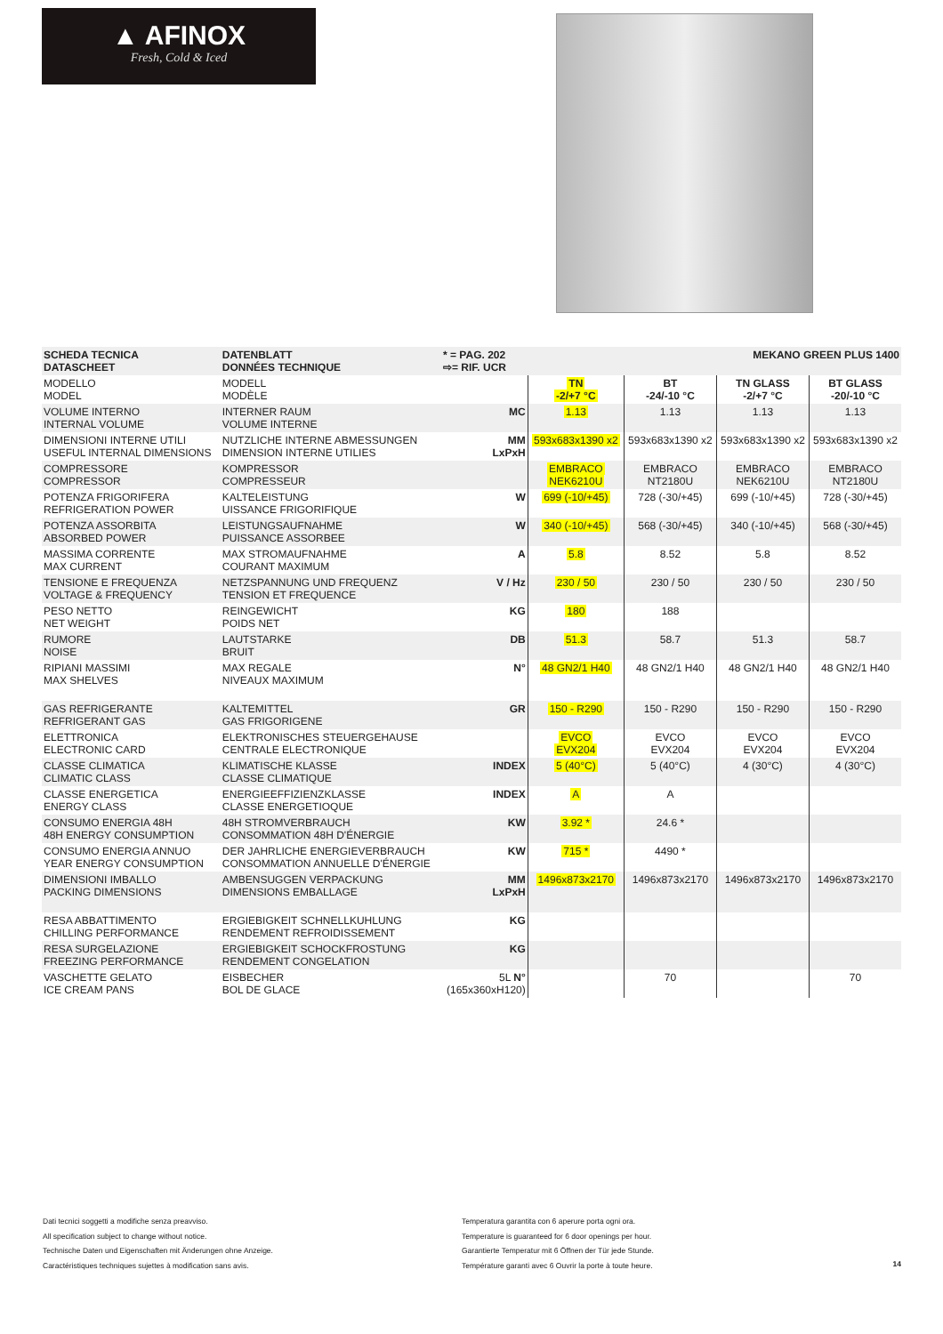▲ AFINOX
Fresh, Cold & Iced
| SCHEDA TECNICA DATASCHEET | DATENBLATT DONNÉES TECHNIQUE | * = PAG. 202 ⇨= RIF. UCR | MEKANO GREEN PLUS 1400 | | | |
| MODELLO MODEL | MODELL MODÈLE | | TN -2/+7 °C | BT -24/-10 °C | TN GLASS -2/+7 °C | BT GLASS -20/-10 °C |
| VOLUME INTERNO INTERNAL VOLUME | INTERNER RAUM VOLUME INTERNE | MC | 1.13 | 1.13 | 1.13 | 1.13 |
| DIMENSIONI INTERNE UTILI USEFUL INTERNAL DIMENSIONS | NUTZLICHE INTERNE ABMESSUNGEN DIMENSION INTERNE UTILIES | MM LxPxH | 593x683x1390 x2 | 593x683x1390 x2 | 593x683x1390 x2 | 593x683x1390 x2 |
| COMPRESSORE COMPRESSOR | KOMPRESSOR COMPRESSEUR | | EMBRACO NEK6210U | EMBRACO NT2180U | EMBRACO NEK6210U | EMBRACO NT2180U |
| POTENZA FRIGORIFERA REFRIGERATION POWER | KALTELEISTUNG UISSANCE FRIGORIFIQUE | W | 699 (-10/+45) | 728 (-30/+45) | 699 (-10/+45) | 728 (-30/+45) |
| POTENZA ASSORBITA ABSORBED POWER | LEISTUNGSAUFNAHME PUISSANCE ASSORBEE | W | 340 (-10/+45) | 568 (-30/+45) | 340 (-10/+45) | 568 (-30/+45) |
| MASSIMA CORRENTE MAX CURRENT | MAX STROMAUFNAHME COURANT MAXIMUM | A | 5.8 | 8.52 | 5.8 | 8.52 |
| TENSIONE E FREQUENZA VOLTAGE & FREQUENCY | NETZSPANNUNG UND FREQUENZ TENSION ET FREQUENCE | V / Hz | 230 / 50 | 230 / 50 | 230 / 50 | 230 / 50 |
| PESO NETTO NET WEIGHT | REINGEWICHT POIDS NET | KG | 180 | 188 | | |
| RUMORE NOISE | LAUTSTARKE BRUIT | DB | 51.3 | 58.7 | 51.3 | 58.7 |
| RIPIANI MASSIMI MAX SHELVES | MAX REGALE NIVEAUX MAXIMUM | N° | 48 GN2/1 H40 | 48 GN2/1 H40 | 48 GN2/1 H40 | 48 GN2/1 H40 |
| GAS REFRIGERANTE REFRIGERANT GAS | KALTEMITTEL GAS FRIGORIGENE | GR | 150 - R290 | 150 - R290 | 150 - R290 | 150 - R290 |
| ELETTRONICA ELECTRONIC CARD | ELEKTRONISCHES STEUERGEHAUSE CENTRALE ELECTRONIQUE | | EVCO EVX204 | EVCO EVX204 | EVCO EVX204 | EVCO EVX204 |
| CLASSE CLIMATICA CLIMATIC CLASS | KLIMATISCHE KLASSE CLASSE CLIMATIQUE | INDEX | 5 (40°C) | 5 (40°C) | 4 (30°C) | 4 (30°C) |
| CLASSE ENERGETICA ENERGY CLASS | ENERGIEEFFIZIENZKLASSE CLASSE ENERGETIOQUE | INDEX | A | A | | |
| CONSUMO ENERGIA 48H 48H ENERGY CONSUMPTION | 48H STROMVERBRAUCH CONSOMMATION 48H D'ÉNERGIE | KW | 3.92 * | 24.6 * | | |
| CONSUMO ENERGIA ANNUO YEAR ENERGY CONSUMPTION | DER JAHRLICHE ENERGIEVERBRAUCH CONSOMMATION ANNUELLE D'ÉNERGIE | KW | 715 * | 4490 * | | |
| DIMENSIONI IMBALLO PACKING DIMENSIONS | AMBENSUGGEN VERPACKUNG DIMENSIONS EMBALLAGE | MM LxPxH | 1496x873x2170 | 1496x873x2170 | 1496x873x2170 | 1496x873x2170 |
| RESA ABBATTIMENTO CHILLING PERFORMANCE | ERGIEBIGKEIT SCHNELLKUHLUNG RENDEMENT REFROIDISSEMENT | KG | | | | |
| RESA SURGELAZIONE FREEZING PERFORMANCE | ERGIEBIGKEIT SCHOCKFROSTUNG RENDEMENT CONGELATION | KG | | | | |
| VASCHETTE GELATO ICE CREAM PANS | EISBECHER BOL DE GLACE | 5L N° (165x360xH120) | | 70 | | 70 |
Dati tecnici soggetti a modifiche senza preavviso.
All specification subject to change without notice.
Technische Daten und Eigenschaften mit Änderungen ohne Anzeige.
Caractéristiques techniques sujettes à modification sans avis.
Temperatura garantita con 6 aperure porta ogni ora.
Temperature is guaranteed for 6 door openings per hour.
Garantierte Temperatur mit 6 Öffnen der Tür jede Stunde.
Température garanti avec 6 Ouvrir la porte à toute heure.
14